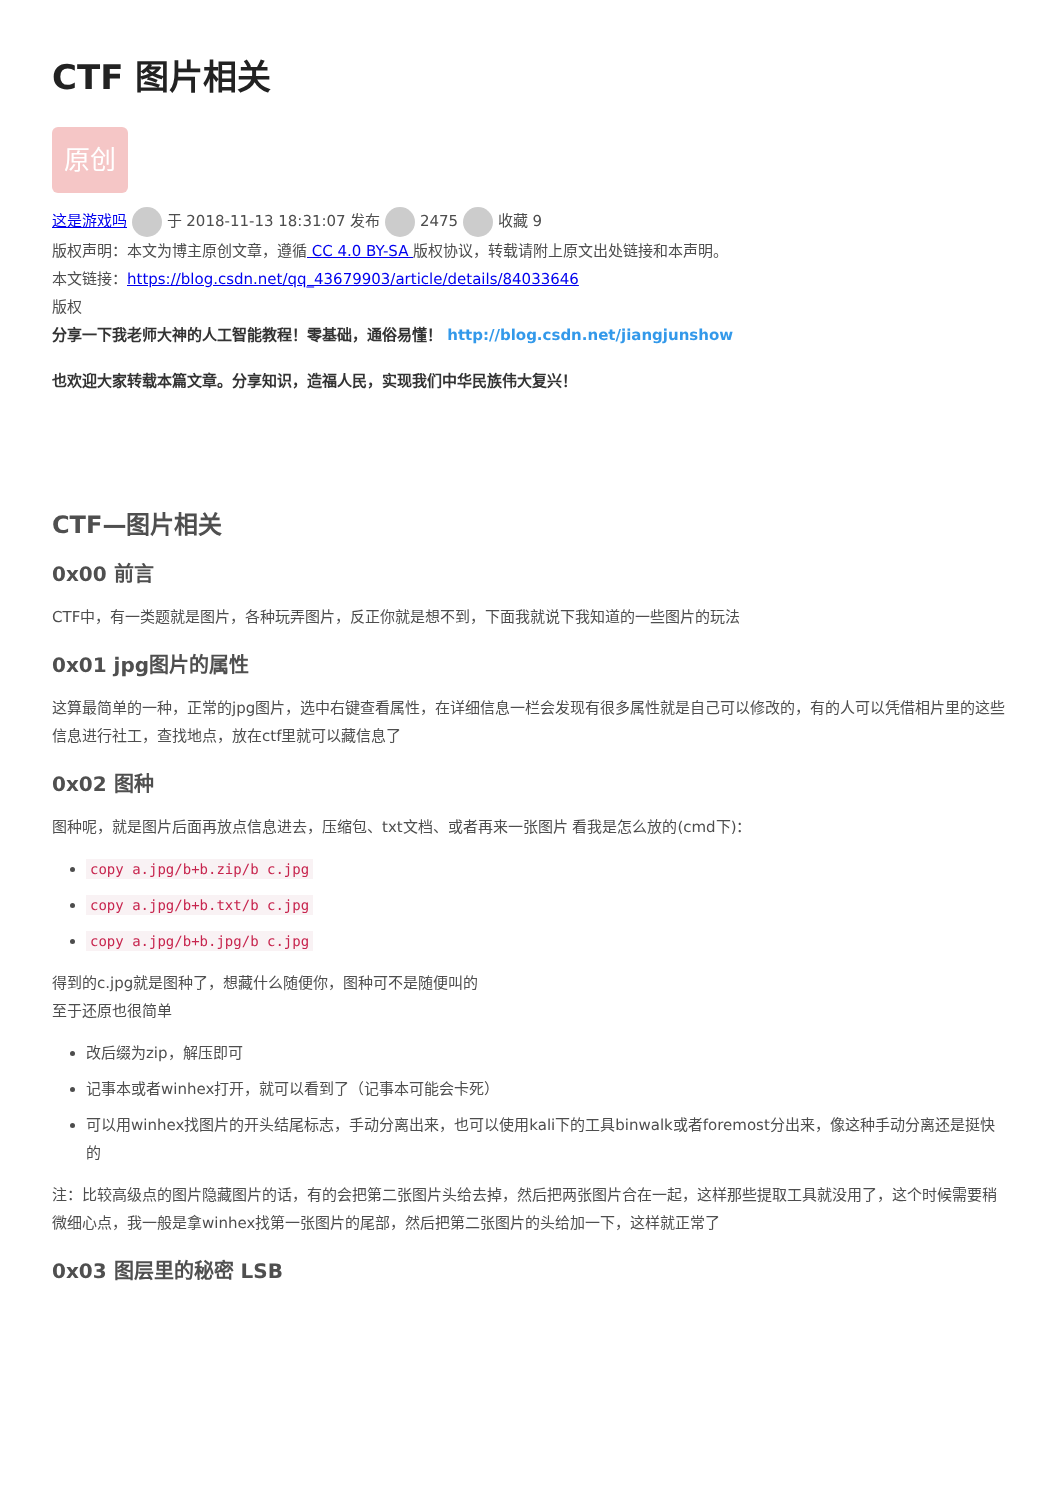CTF 图片相关
原创
这是游戏吗 于 2018-11-13 18:31:07 发布 2475 收藏 9
版权声明：本文为博主原创文章，遵循 CC 4.0 BY-SA 版权协议，转载请附上原文出处链接和本声明。
本文链接：https://blog.csdn.net/qq_43679903/article/details/84033646
版权
分享一下我老师大神的人工智能教程！零基础，通俗易懂！ http://blog.csdn.net/jiangjunshow
也欢迎大家转载本篇文章。分享知识，造福人民，实现我们中华民族伟大复兴！
CTF—图片相关
0x00 前言
CTF中，有一类题就是图片，各种玩弄图片，反正你就是想不到，下面我就说下我知道的一些图片的玩法
0x01 jpg图片的属性
这算最简单的一种，正常的jpg图片，选中右键查看属性，在详细信息一栏会发现有很多属性就是自己可以修改的，有的人可以凭借相片里的这些信息进行社工，查找地点，放在ctf里就可以藏信息了
0x02 图种
图种呢，就是图片后面再放点信息进去，压缩包、txt文档、或者再来一张图片 看我是怎么放的(cmd下)：
copy a.jpg/b+b.zip/b c.jpg
copy a.jpg/b+b.txt/b c.jpg
copy a.jpg/b+b.jpg/b c.jpg
得到的c.jpg就是图种了，想藏什么随便你，图种可不是随便叫的
至于还原也很简单
改后缀为zip，解压即可
记事本或者winhex打开，就可以看到了（记事本可能会卡死）
可以用winhex找图片的开头结尾标志，手动分离出来，也可以使用kali下的工具binwalk或者foremost分出来，像这种手动分离还是挺快的
注：比较高级点的图片隐藏图片的话，有的会把第二张图片头给去掉，然后把两张图片合在一起，这样那些提取工具就没用了，这个时候需要稍微细心点，我一般是拿winhex找第一张图片的尾部，然后把第二张图片的头给加一下，这样就正常了
0x03 图层里的秘密 LSB